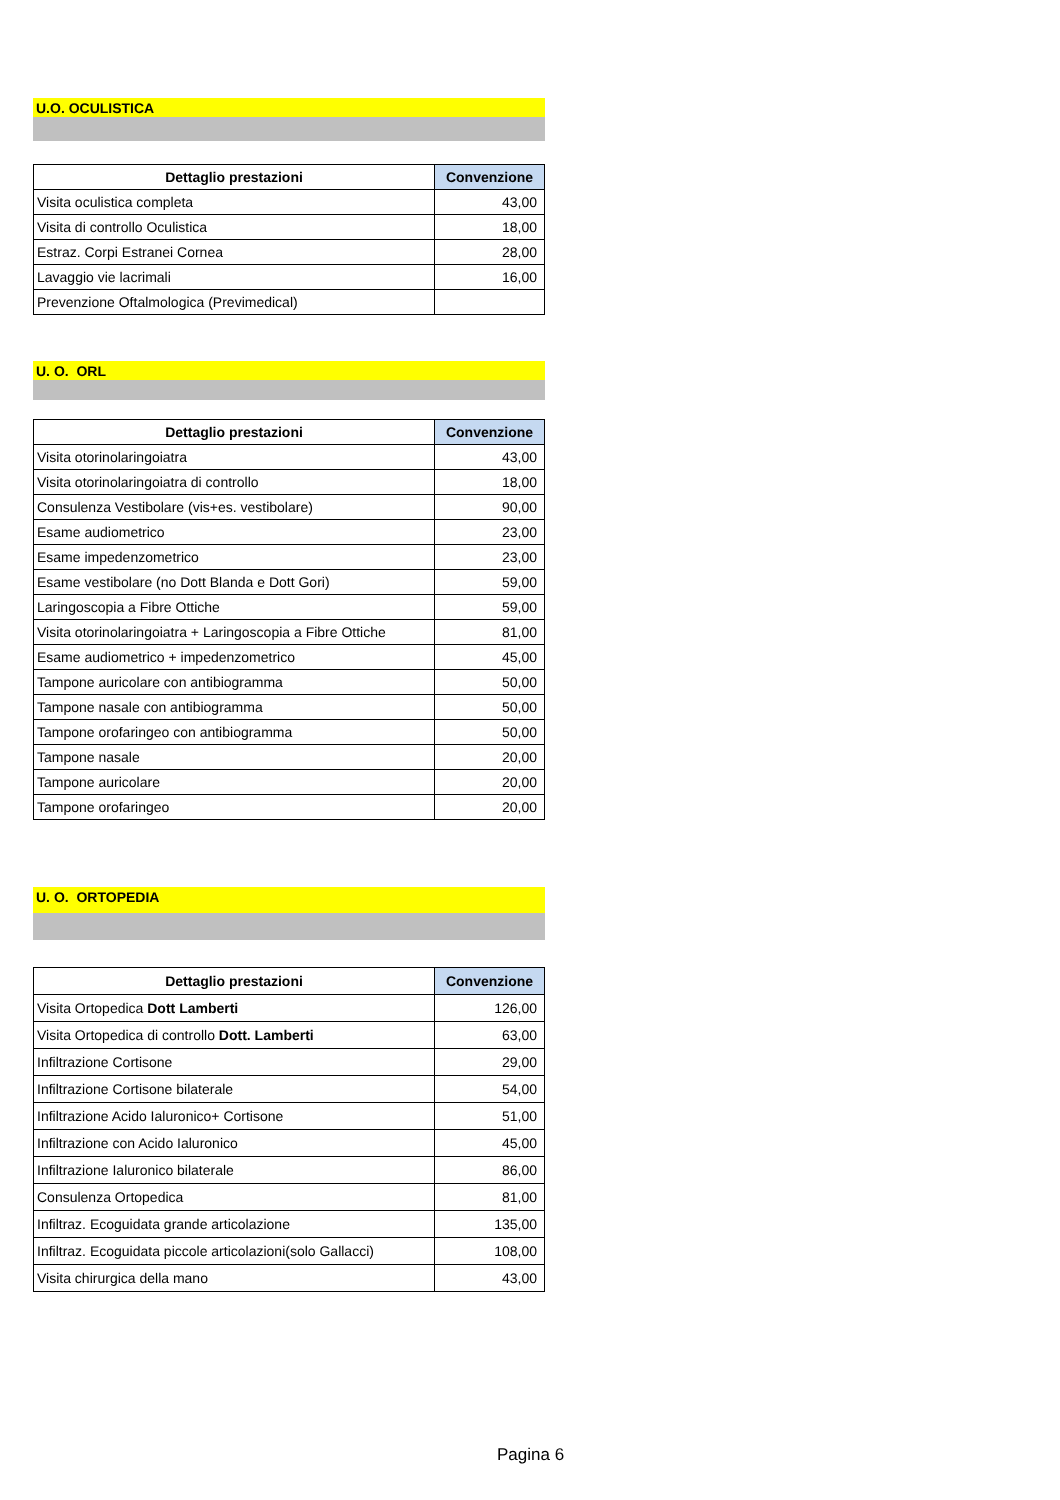U.O. OCULISTICA
| Dettaglio prestazioni | Convenzione |
| --- | --- |
| Visita oculistica completa | 43,00 |
| Visita di controllo Oculistica | 18,00 |
| Estraz. Corpi Estranei Cornea | 28,00 |
| Lavaggio vie lacrimali | 16,00 |
| Prevenzione Oftalmologica (Previmedical) | |
U. O. ORL
| Dettaglio prestazioni | Convenzione |
| --- | --- |
| Visita otorinolaringoiatra | 43,00 |
| Visita otorinolaringoiatra di controllo | 18,00 |
| Consulenza Vestibolare (vis+es. vestibolare) | 90,00 |
| Esame audiometrico | 23,00 |
| Esame impedenzometrico | 23,00 |
| Esame vestibolare (no Dott Blanda e Dott Gori) | 59,00 |
| Laringoscopia a Fibre Ottiche | 59,00 |
| Visita otorinolaringoiatra + Laringoscopia a Fibre Ottiche | 81,00 |
| Esame audiometrico + impedenzometrico | 45,00 |
| Tampone auricolare con antibiogramma | 50,00 |
| Tampone nasale con antibiogramma | 50,00 |
| Tampone orofaringeo con antibiogramma | 50,00 |
| Tampone nasale | 20,00 |
| Tampone auricolare | 20,00 |
| Tampone orofaringeo | 20,00 |
U. O. ORTOPEDIA
| Dettaglio prestazioni | Convenzione |
| --- | --- |
| Visita Ortopedica Dott Lamberti | 126,00 |
| Visita Ortopedica di controllo Dott. Lamberti | 63,00 |
| Infiltrazione Cortisone | 29,00 |
| Infiltrazione Cortisone bilaterale | 54,00 |
| Infiltrazione Acido Ialuronico+ Cortisone | 51,00 |
| Infiltrazione con Acido Ialuronico | 45,00 |
| Infiltrazione Ialuronico bilaterale | 86,00 |
| Consulenza Ortopedica | 81,00 |
| Infiltraz. Ecoguidata grande articolazione | 135,00 |
| Infiltraz. Ecoguidata piccole articolazioni(solo Gallacci) | 108,00 |
| Visita chirurgica della mano | 43,00 |
Pagina 6